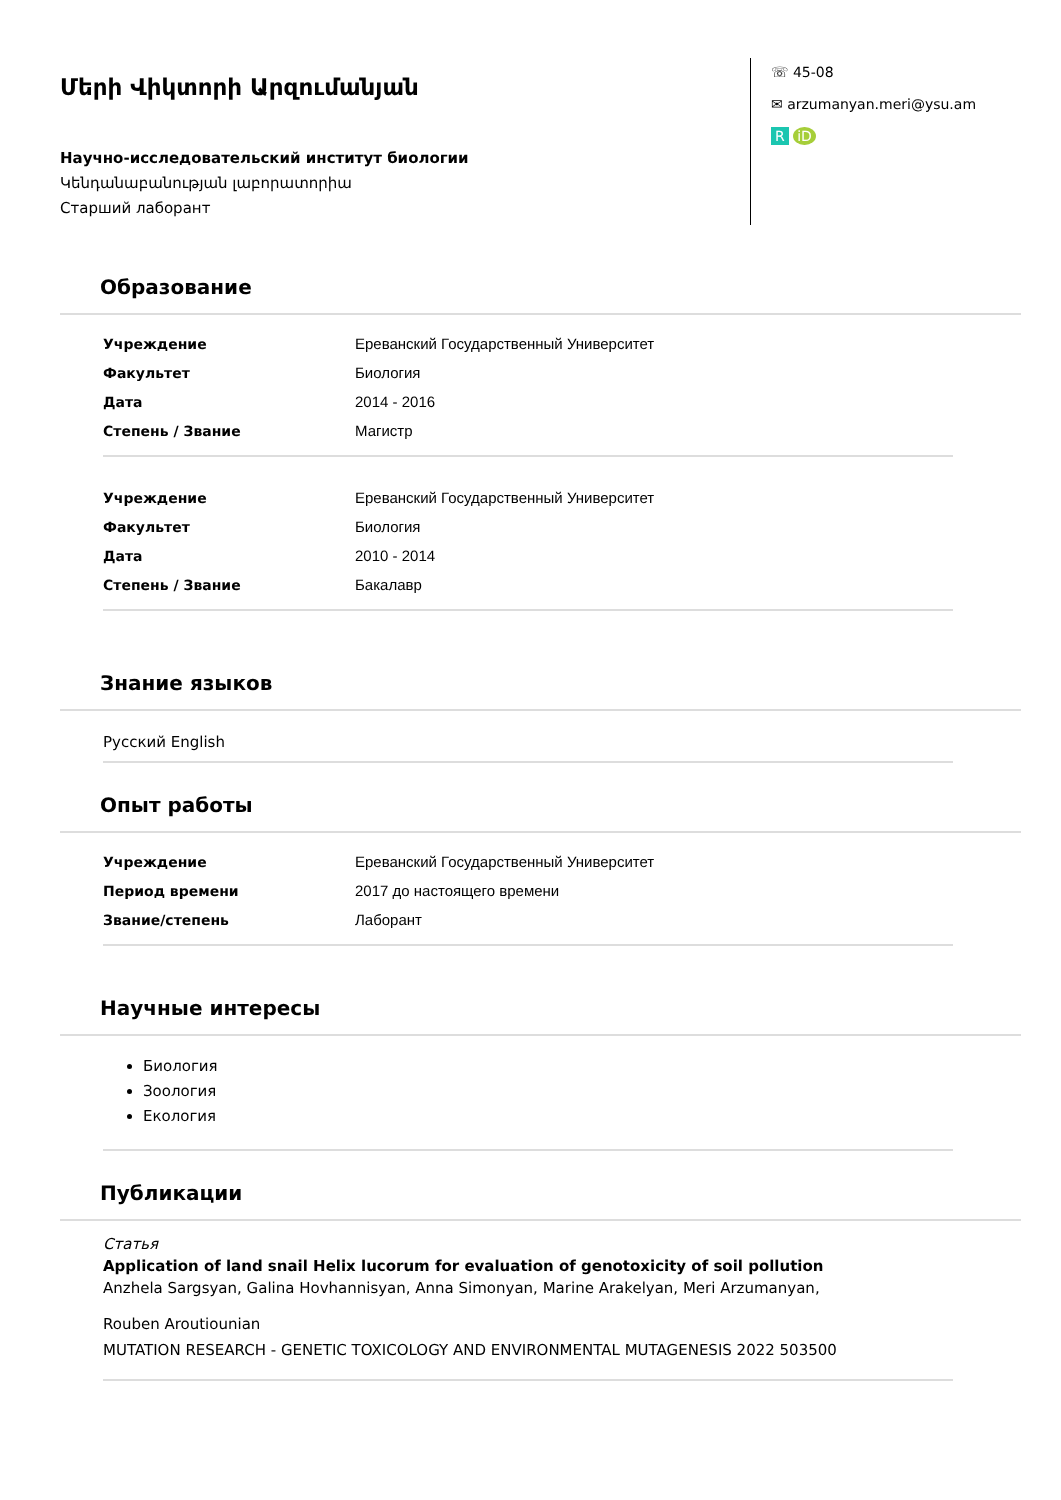Մերի Վիկտորի Արզումանյան
Научно-исследовательский институт биологии
Կենդանաբանության լաբորատորիա
Старший лаборант
☏ 45-08
✉ arzumanyan.meri@ysu.am
R iD
Образование
| Учреждение | Ереванский Государственный Университет |
| Факультет | Биология |
| Дата | 2014 - 2016 |
| Степень / Звание | Магистр |
| Учреждение | Ереванский Государственный Университет |
| Факультет | Биология |
| Дата | 2010 - 2014 |
| Степень / Звание | Бакалавр |
Знание языков
Русский English
Опыт работы
| Учреждение | Ереванский Государственный Университет |
| Период времени | 2017 до настоящего времени |
| Звание/степень | Лаборант |
Научные интересы
Биология
Зоология
Екология
Публикации
Статья
Application of land snail Helix lucorum for evaluation of genotoxicity of soil pollution
Anzhela Sargsyan, Galina Hovhannisyan, Anna Simonyan, Marine Arakelyan, Meri Arzumanyan,
Rouben Aroutiounian
MUTATION RESEARCH - GENETIC TOXICOLOGY AND ENVIRONMENTAL MUTAGENESIS 2022 503500